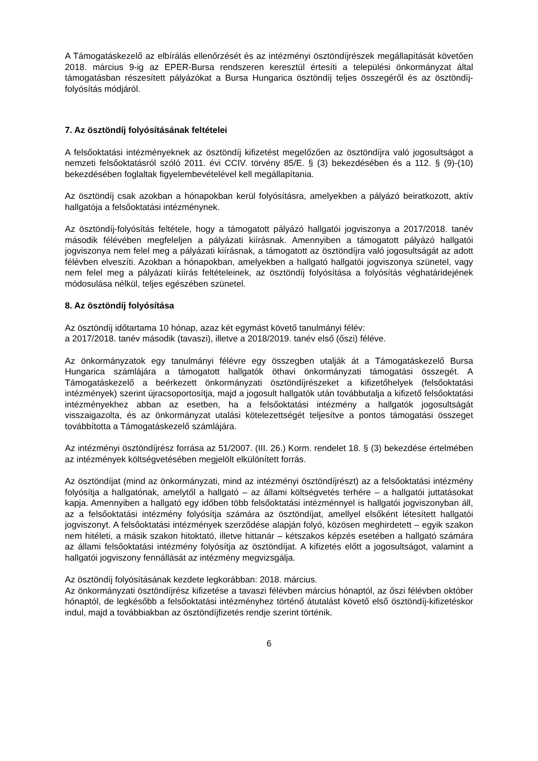A Támogatáskezelő az elbírálás ellenőrzését és az intézményi ösztöndíjrészek megállapítását követően 2018. március 9-ig az EPER-Bursa rendszeren keresztül értesíti a települési önkormányzat által támogatásban részesített pályázókat a Bursa Hungarica ösztöndíj teljes összegéről és az ösztöndíj-folyósítás módjáról.
7. Az ösztöndíj folyósításának feltételei
A felsőoktatási intézményeknek az ösztöndíj kifizetést megelőzően az ösztöndíjra való jogosultságot a nemzeti felsőoktatásról szóló 2011. évi CCIV. törvény 85/E. § (3) bekezdésében és a 112. § (9)-(10) bekezdésében foglaltak figyelembevételével kell megállapítania.
Az ösztöndíj csak azokban a hónapokban kerül folyósításra, amelyekben a pályázó beiratkozott, aktív hallgatója a felsőoktatási intézménynek.
Az ösztöndíj-folyósítás feltétele, hogy a támogatott pályázó hallgatói jogviszonya a 2017/2018. tanév második félévében megfeleljen a pályázati kiírásnak. Amennyiben a támogatott pályázó hallgatói jogviszonya nem felel meg a pályázati kiírásnak, a támogatott az ösztöndíjra való jogosultságát az adott félévben elveszíti. Azokban a hónapokban, amelyekben a hallgató hallgatói jogviszonya szünetel, vagy nem felel meg a pályázati kiírás feltételeinek, az ösztöndíj folyósítása a folyósítás véghatáridejének módosulása nélkül, teljes egészében szünetel.
8. Az ösztöndíj folyósítása
Az ösztöndíj időtartama 10 hónap, azaz két egymást követő tanulmányi félév:
a 2017/2018. tanév második (tavaszi), illetve a 2018/2019. tanév első (őszi) féléve.
Az önkormányzatok egy tanulmányi félévre egy összegben utalják át a Támogatáskezelő Bursa Hungarica számlájára a támogatott hallgatók öthavi önkormányzati támogatási összegét. A Támogatáskezelő a beérkezett önkormányzati ösztöndíjrészeket a kifizetőhelyek (felsőoktatási intézmények) szerint újracsoportosítja, majd a jogosult hallgatók után továbbutalja a kifizető felsőoktatási intézményekhez abban az esetben, ha a felsőoktatási intézmény a hallgatók jogosultságát visszaigazolta, és az önkormányzat utalási kötelezettségét teljesítve a pontos támogatási összeget továbbította a Támogatáskezelő számlájára.
Az intézményi ösztöndíjrész forrása az 51/2007. (III. 26.) Korm. rendelet 18. § (3) bekezdése értelmében az intézmények költségvetésében megjelölt elkülönített forrás.
Az ösztöndíjat (mind az önkormányzati, mind az intézményi ösztöndíjrészt) az a felsőoktatási intézmény folyósítja a hallgatónak, amelytől a hallgató – az állami költségvetés terhére – a hallgatói juttatásokat kapja. Amennyiben a hallgató egy időben több felsőoktatási intézménnyel is hallgatói jogviszonyban áll, az a felsőoktatási intézmény folyósítja számára az ösztöndíjat, amellyel elsőként létesített hallgatói jogviszonyt. A felsőoktatási intézmények szerződése alapján folyó, közösen meghirdetett – egyik szakon nem hitéleti, a másik szakon hitoktató, illetve hittanár – kétszakos képzés esetében a hallgató számára az állami felsőoktatási intézmény folyósítja az ösztöndíjat. A kifizetés előtt a jogosultságot, valamint a hallgatói jogviszony fennállását az intézmény megvizsgálja.
Az ösztöndíj folyósításának kezdete legkorábban: 2018. március.
Az önkormányzati ösztöndíjrész kifizetése a tavaszi félévben március hónaptól, az őszi félévben október hónaptól, de legkésőbb a felsőoktatási intézményhez történő átutalást követő első ösztöndíj-kifizetéskor indul, majd a továbbiakban az ösztöndíjfizetés rendje szerint történik.
6